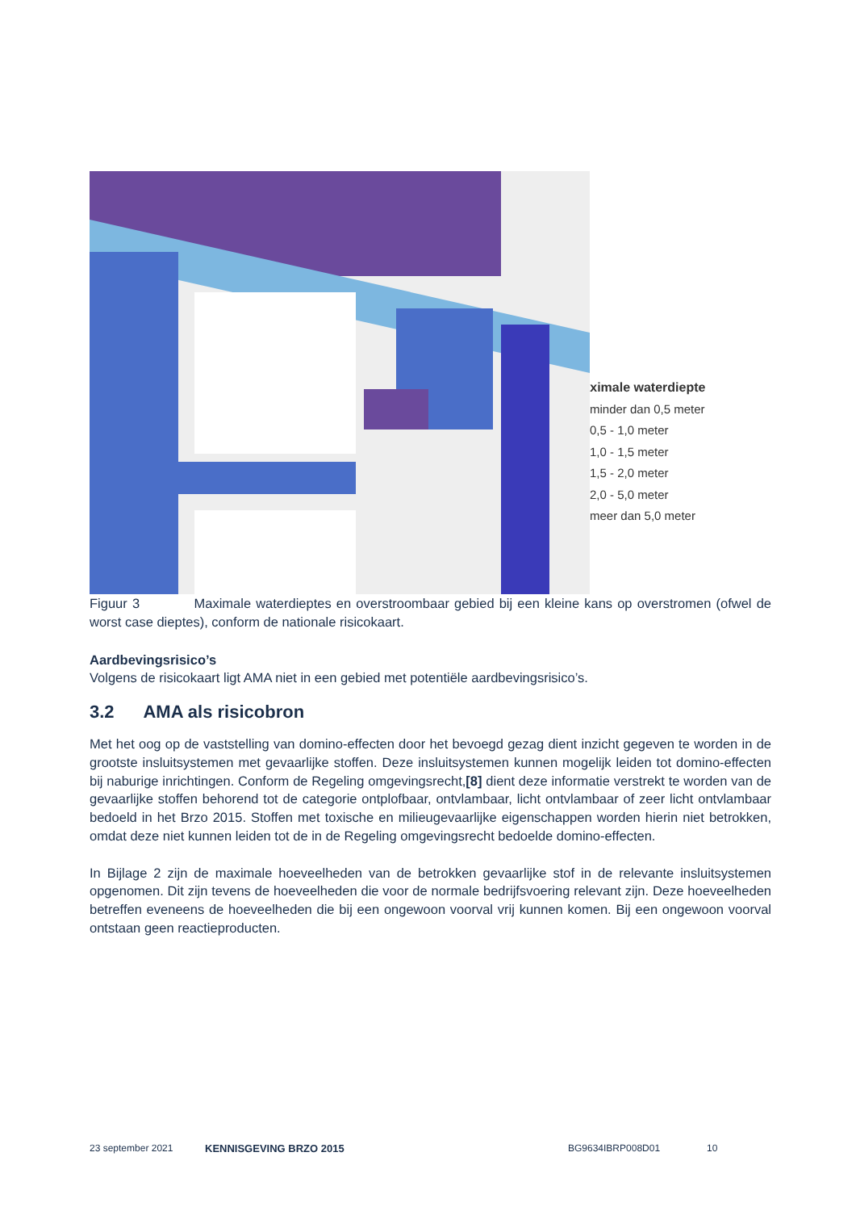Maximale waterdiepte
minder dan 0,5 meter
0,5 - 1,0 meter
1,0 - 1,5 meter
1,5 - 2,0 meter
2,0 - 5,0 meter
meer dan 5,0 meter
Figuur 3 Maximale waterdieptes en overstroombaar gebied bij een kleine kans op overstromen (ofwel de worst case dieptes), conform de nationale risicokaart.
Aardbevingsrisico’s
Volgens de risicokaart ligt AMA niet in een gebied met potentiële aardbevingsrisico’s.
3.2 AMA als risicobron
Met het oog op de vaststelling van domino-effecten door het bevoegd gezag dient inzicht gegeven te worden in de grootste insluitsystemen met gevaarlijke stoffen. Deze insluitsystemen kunnen mogelijk leiden tot domino-effecten bij naburige inrichtingen. Conform de Regeling omgevingsrecht,[8] dient deze informatie verstrekt te worden van de gevaarlijke stoffen behorend tot de categorie ontplofbaar, ontvlambaar, licht ontvlambaar of zeer licht ontvlambaar bedoeld in het Brzo 2015. Stoffen met toxische en milieugevaarlijke eigenschappen worden hierin niet betrokken, omdat deze niet kunnen leiden tot de in de Regeling omgevingsrecht bedoelde domino-effecten.
In Bijlage 2 zijn de maximale hoeveelheden van de betrokken gevaarlijke stof in de relevante insluitsystemen opgenomen. Dit zijn tevens de hoeveelheden die voor de normale bedrijfsvoering relevant zijn. Deze hoeveelheden betreffen eveneens de hoeveelheden die bij een ongewoon voorval vrij kunnen komen. Bij een ongewoon voorval ontstaan geen reactieproducten.
23 september 2021 KENNISGEVING BRZO 2015 BG9634IBRP008D01 10